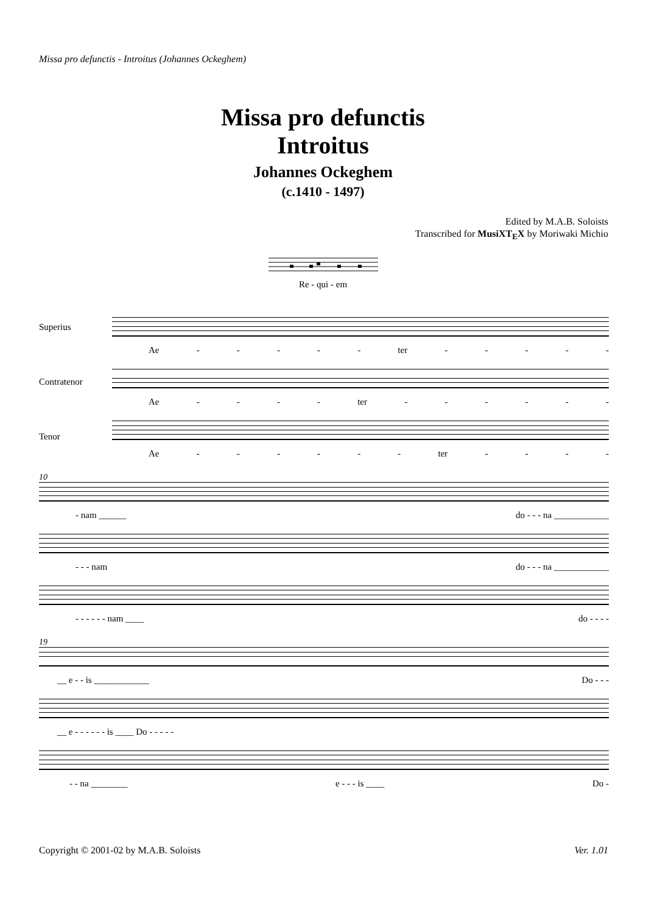Missa pro defunctis - Introitus (Johannes Ockeghem)
Missa pro defunctis
Introitus
Johannes Ockeghem
(c.1410 - 1497)
Edited by M.A.B. Soloists
Transcribed for MusiXT<sub>E</sub>X by Moriwaki Michio
Re - qui - em
Superius
Ae - - - - - ter - - - - -
Contratenor
Ae - - - - ter - - - - - -
Tenor
Ae - - - - - - ter - - - -
10
- nam ______ do - - - na ____________
- - - nam do - - - na ____________
- - - - - - nam ____ do - - - -
19
__ e - - is ____________ Do - - -
__ e - - - - - - is ____ Do - - - - -
- - na ________ e - - - is ____ Do -
Copyright © 2001-02 by M.A.B. Soloists Ver. 1.01